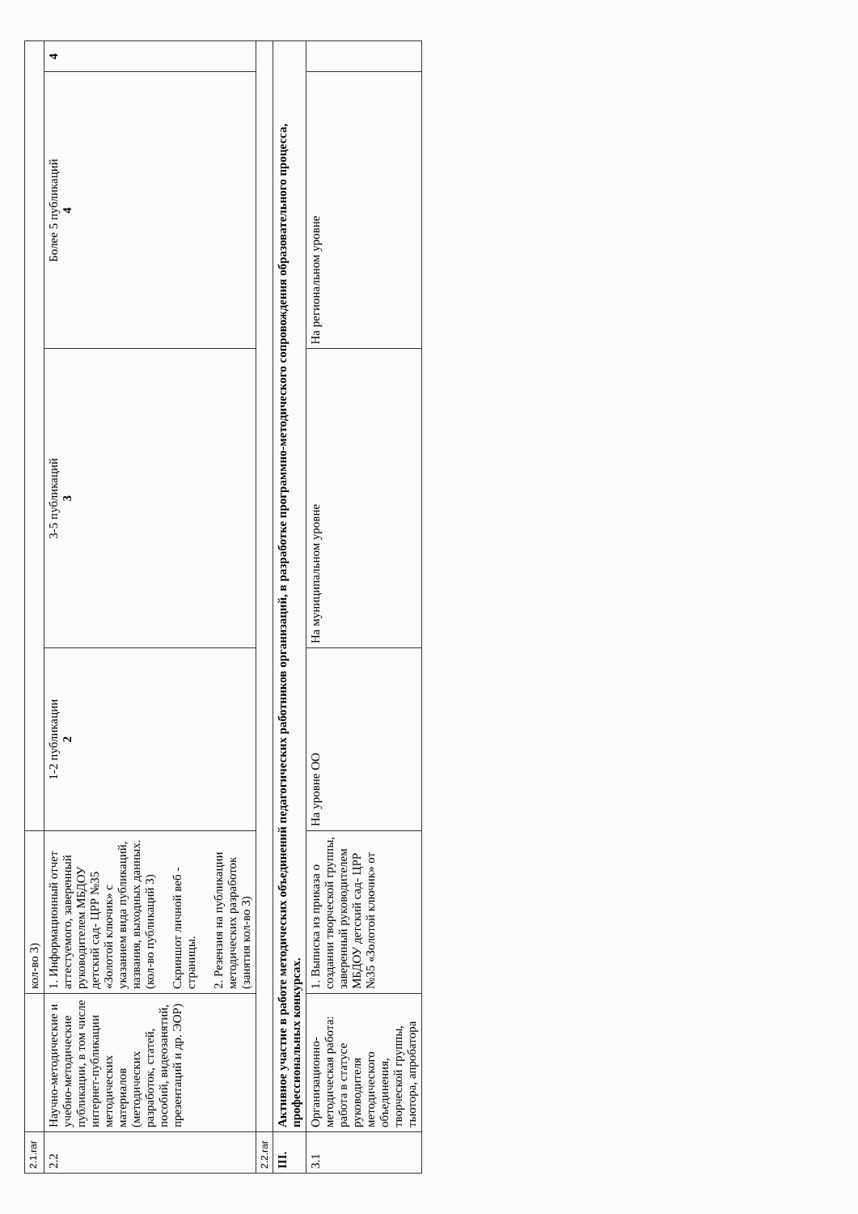| 2.1.rar | | кол-во 3) | | | | |
| 2.2 | Научно-методические и учебно-методические публикации, в том числе интернет-публикации методических материалов (методических разработок, статей, пособий, видеозанятий, презентаций и др. ЭОР) | 1. Информационный отчет аттестуемого, заверенный руководителем МБДОУ детский сад- ЦРР №35 «Золотой ключик» с указанием вида публикаций, названия, выходных данных. (кол-во публикаций 3) Скриншот личной веб - страницы. 2. Резензия на публикации методических разработок (занятия кол-во 3) | 1-2 публикации 2 | 3-5 публикаций 3 | Более 5 публикаций 4 | 4 |
| 2.2.rar | | | | | | |
| III. | Активное участие в работе методических объединений педагогических работников организаций, в разработке программно-методического сопровождения образовательного процесса, профессиональных конкурсах. | | | | | |
| 3.1 | Организационно-методическая работа: работа в статусе руководителя методического объединения, творческой группы, тьютора, апробатора | 1. Выписка из приказа о создании творческой группы, заверенный руководителем МБДОУ детский сад- ЦРР №35 «Золотой ключик» от | На уровне ОО | На муниципальном уровне | На региональном уровне | |